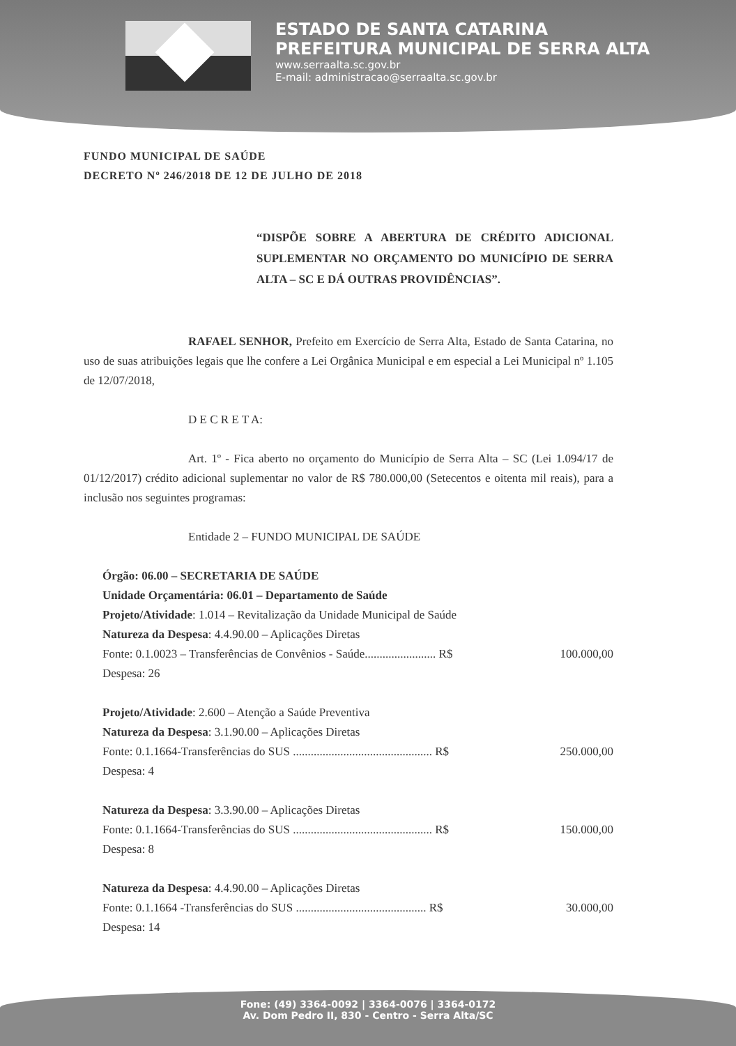ESTADO DE SANTA CATARINA
PREFEITURA MUNICIPAL DE SERRA ALTA
www.serraalta.sc.gov.br
E-mail: administracao@serraalta.sc.gov.br
FUNDO MUNICIPAL DE SAÚDE
DECRETO Nº 246/2018 DE 12 DE JULHO DE 2018
“DISPÕE SOBRE A ABERTURA DE CRÉDITO ADICIONAL SUPLEMENTAR NO ORÇAMENTO DO MUNICÍPIO DE SERRA ALTA – SC E DÁ OUTRAS PROVIDÊNCIAS”.
RAFAEL SENHOR, Prefeito em Exercício de Serra Alta, Estado de Santa Catarina, no uso de suas atribuições legais que lhe confere a Lei Orgânica Municipal e em especial a Lei Municipal nº 1.105 de 12/07/2018,
D E C R E T A:
Art. 1º - Fica aberto no orçamento do Município de Serra Alta – SC (Lei 1.094/17 de 01/12/2017) crédito adicional suplementar no valor de R$ 780.000,00 (Setecentos e oitenta mil reais), para a inclusão nos seguintes programas:
Entidade 2 – FUNDO MUNICIPAL DE SAÚDE
Órgão: 06.00 – SECRETARIA DE SAÚDE
Unidade Orçamentária: 06.01 – Departamento de Saúde
Projeto/Atividade: 1.014 – Revitalização da Unidade Municipal de Saúde
Natureza da Despesa: 4.4.90.00 – Aplicações Diretas
Fonte: 0.1.0023 – Transferências de Convênios - Saúde........................ R$ 100.000,00
Despesa: 26
Projeto/Atividade: 2.600 – Atenção a Saúde Preventiva
Natureza da Despesa: 3.1.90.00 – Aplicações Diretas
Fonte: 0.1.1664-Transferências do SUS ............................................... R$ 250.000,00
Despesa: 4
Natureza da Despesa: 3.3.90.00 – Aplicações Diretas
Fonte: 0.1.1664-Transferências do SUS ............................................... R$ 150.000,00
Despesa: 8
Natureza da Despesa: 4.4.90.00 – Aplicações Diretas
Fonte: 0.1.1664 -Transferências do SUS ............................................ R$ 30.000,00
Despesa: 14
Fone: (49) 3364-0092 | 3364-0076 | 3364-0172
Av. Dom Pedro II, 830 - Centro - Serra Alta/SC